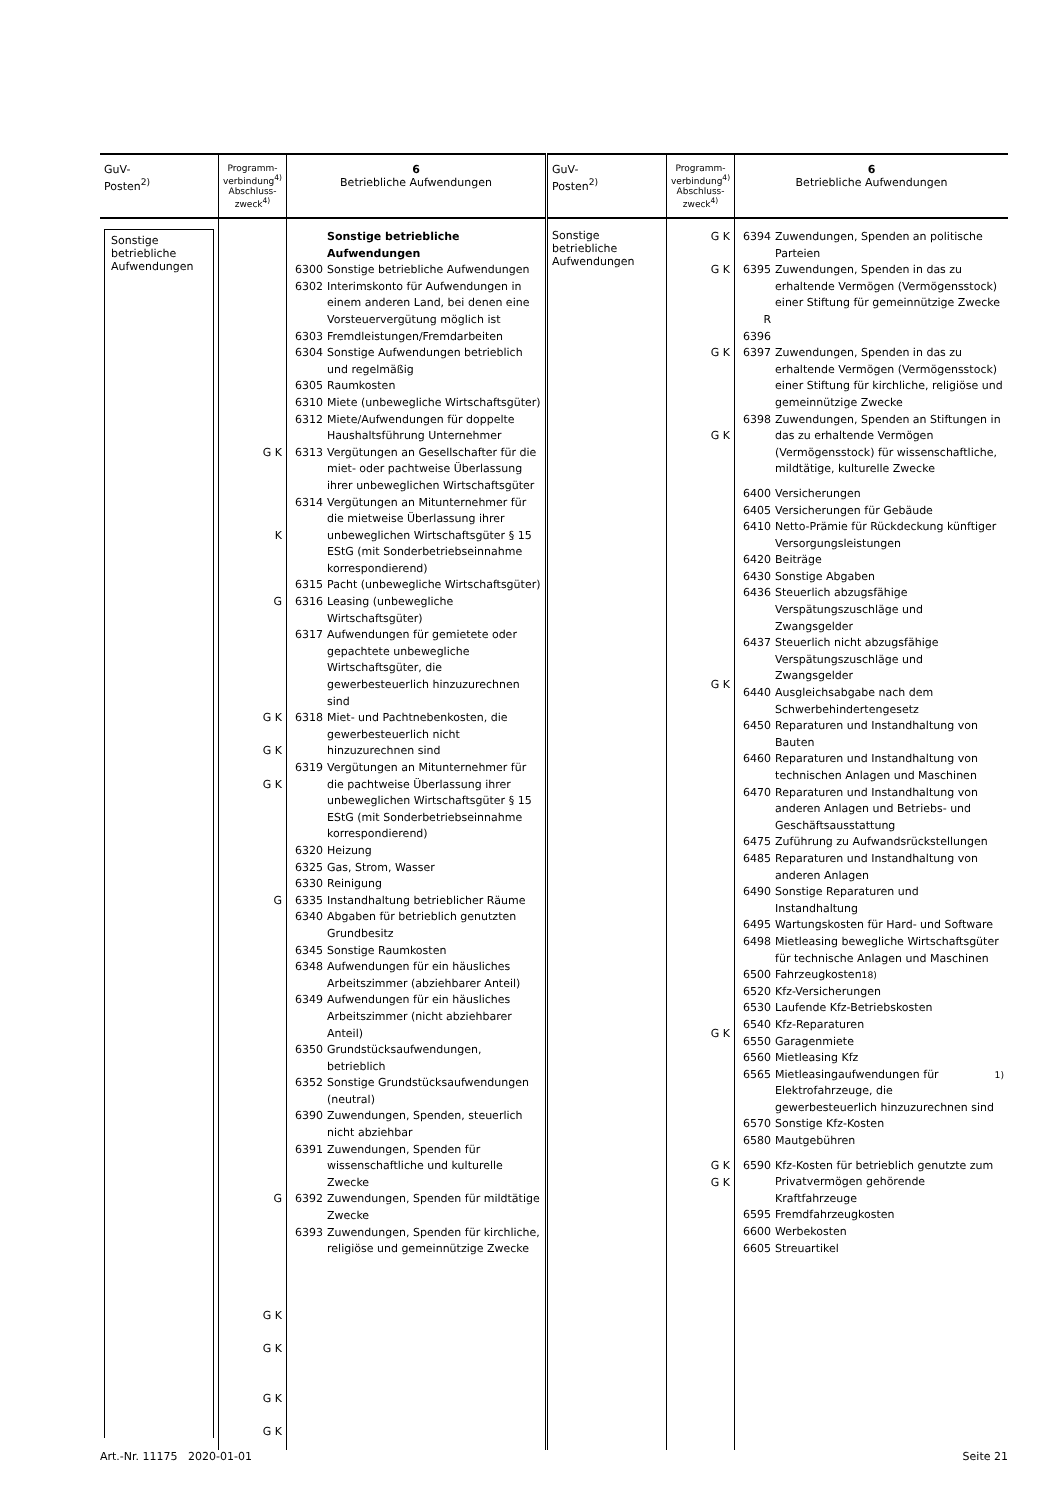| GuV- Posten<sup>2)</sup> | Programm- verbindung<sup>4)</sup> Abschluss- zweck<sup>4)</sup> | 6 Betriebliche Aufwendungen | GuV- Posten<sup>2)</sup> | Programm- verbindung<sup>4)</sup> Abschluss- zweck<sup>4)</sup> | 6 Betriebliche Aufwendungen |
| --- | --- | --- | --- | --- | --- |
| Sonstige betriebliche Aufwendungen | G K K G G K G K G K G G G K G K G K G K | Sonstige betriebliche Aufwendungen 6300 Sonstige betriebliche Aufwendungen 6302 Interimskonto für Aufwendungen in einem anderen Land, bei denen eine Vorsteuervergütung möglich ist 6303 Fremdleistungen/Fremdarbeiten 6304 Sonstige Aufwendungen betrieblich und regelmäßig 6305 Raumkosten 6310 Miete (unbewegliche Wirtschaftsgüter) 6312 Miete/Aufwendungen für doppelte Haushaltsführung Unternehmer 6313 Vergütungen an Gesellschafter für die miet- oder pachtweise Überlassung ihrer unbeweglichen Wirtschaftsgüter 6314 Vergütungen an Mitunternehmer für die mietweise Überlassung ihrer unbeweglichen Wirtschaftsgüter § 15 EStG (mit Sonderbetriebseinnahme korrespondierend) 6315 Pacht (unbewegliche Wirtschaftsgüter) 6316 Leasing (unbewegliche Wirtschaftsgüter) 6317 Aufwendungen für gemietete oder gepachtete unbewegliche Wirtschaftsgüter, die gewerbesteuerlich hinzuzurechnen sind 6318 Miet- und Pachtnebenkosten, die gewerbesteuerlich nicht hinzuzurechnen sind 6319 Vergütungen an Mitunternehmer für die pachtweise Überlassung ihrer unbeweglichen Wirtschaftsgüter § 15 EStG (mit Sonderbetriebseinnahme korrespondierend) 6320 Heizung 6325 Gas, Strom, Wasser 6330 Reinigung 6335 Instandhaltung betrieblicher Räume 6340 Abgaben für betrieblich genutzten Grundbesitz 6345 Sonstige Raumkosten 6348 Aufwendungen für ein häusliches Arbeitszimmer (abziehbarer Anteil) 6349 Aufwendungen für ein häusliches Arbeitszimmer (nicht abziehbarer Anteil) 6350 Grundstücksaufwendungen, betrieblich 6352 Sonstige Grundstücksaufwendungen (neutral) 6390 Zuwendungen, Spenden, steuerlich nicht abziehbar 6391 Zuwendungen, Spenden für wissenschaftliche und kulturelle Zwecke 6392 Zuwendungen, Spenden für mildtätige Zwecke 6393 Zuwendungen, Spenden für kirchliche, religiöse und gemeinnützige Zwecke | Sonstige betriebliche Aufwendungen | G K G K G K G K G K G K G K G K | 6394 Zuwendungen, Spenden an politische Parteien 6395 Zuwendungen, Spenden in das zu erhaltende Vermögen (Vermögensstock) einer Stiftung für gemeinnützige Zwecke R 6396 6397 Zuwendungen, Spenden in das zu erhaltende Vermögen (Vermögensstock) einer Stiftung für kirchliche, religiöse und gemeinnützige Zwecke 6398 Zuwendungen, Spenden an Stiftungen in das zu erhaltende Vermögen (Vermögensstock) für wissenschaftliche, mildtätige, kulturelle Zwecke 6400 Versicherungen 6405 Versicherungen für Gebäude 6410 Netto-Prämie für Rückdeckung künftiger Versorgungsleistungen 6420 Beiträge 6430 Sonstige Abgaben 6436 Steuerlich abzugsfähige Verspätungszuschläge und Zwangsgelder 6437 Steuerlich nicht abzugsfähige Verspätungszuschläge und Zwangsgelder 6440 Ausgleichsabgabe nach dem Schwerbehindertengesetz 6450 Reparaturen und Instandhaltung von Bauten 6460 Reparaturen und Instandhaltung von technischen Anlagen und Maschinen 6470 Reparaturen und Instandhaltung von anderen Anlagen und Betriebs- und Geschäftsausstattung 6475 Zuführung zu Aufwandsrückstellungen 6485 Reparaturen und Instandhaltung von anderen Anlagen 6490 Sonstige Reparaturen und Instandhaltung 6495 Wartungskosten für Hard- und Software 6498 Mietleasing bewegliche Wirtschaftsgüter für technische Anlagen und Maschinen 6500 Fahrzeugkosten<sup>18)</sup> 6520 Kfz-Versicherungen 6530 Laufende Kfz-Betriebskosten 6540 Kfz-Reparaturen 6550 Garagenmiete 6560 Mietleasing Kfz 6565 Mietleasingaufwendungen für Elektrofahrzeuge, die gewerbesteuerlich hinzuzurechnen sind<sup>1)</sup> 6570 Sonstige Kfz-Kosten 6580 Mautgebühren 6590 Kfz-Kosten für betrieblich genutzte zum Privatvermögen gehörende Kraftfahrzeuge 6595 Fremdfahrzeugkosten 6600 Werbekosten 6605 Streuartikel |
Art.-Nr. 11175 2020-01-01 Seite 21